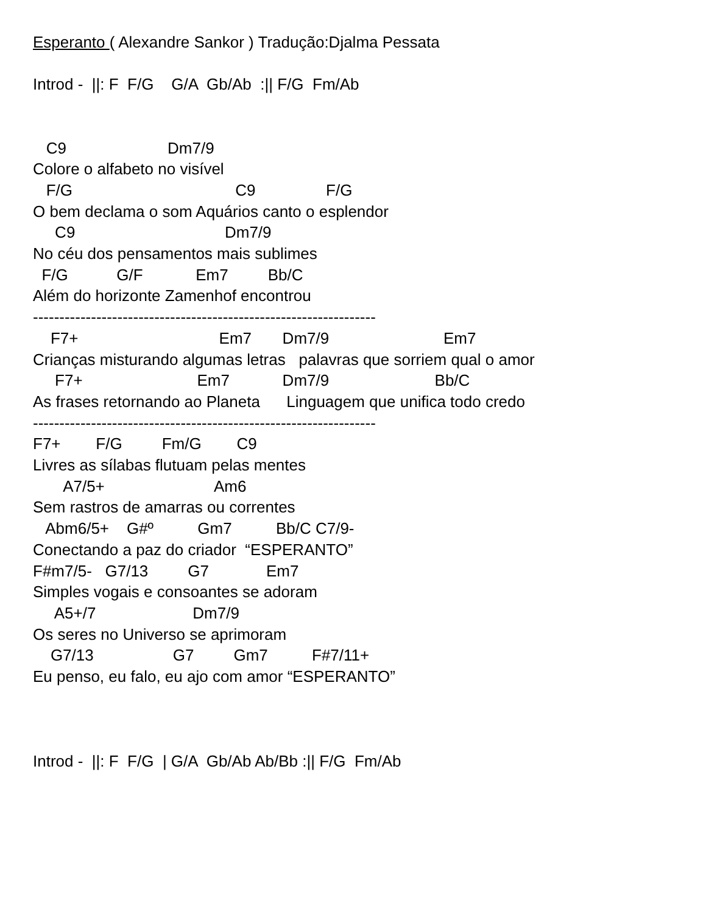Esperanto ( Alexandre Sankor ) Tradução:Djalma Pessata Introd - ||: F F/G G/A Gb/Ab :|| F/G Fm/Ab C9 Dm7/9 Colore o alfabeto no visível F/G C9 F/G O bem declama o som Aquários canto o esplendor C9 Dm7/9 No céu dos pensamentos mais sublimes F/G G/F Em7 Bb/C Além do horizonte Zamenhof encontrou ----------------------------------------------------------------- F7+ Em7 Dm7/9 Em7 Crianças misturando algumas letras palavras que sorriem qual o amor F7+ Em7 Dm7/9 Bb/C As frases retornando ao Planeta Linguagem que unifica todo credo ----------------------------------------------------------------- F7+ F/G Fm/G C9 Livres as sílabas flutuam pelas mentes A7/5+ Am6 Sem rastros de amarras ou correntes Abm6/5+ G#º Gm7 Bb/C C7/9- Conectando a paz do criador “ESPERANTO” F#m7/5- G7/13 G7 Em7 Simples vogais e consoantes se adoram A5+/7 Dm7/9 Os seres no Universo se aprimoram G7/13 G7 Gm7 F#7/11+ Eu penso, eu falo, eu ajo com amor “ESPERANTO” Introd - ||: F F/G | G/A Gb/Ab Ab/Bb :|| F/G Fm/Ab